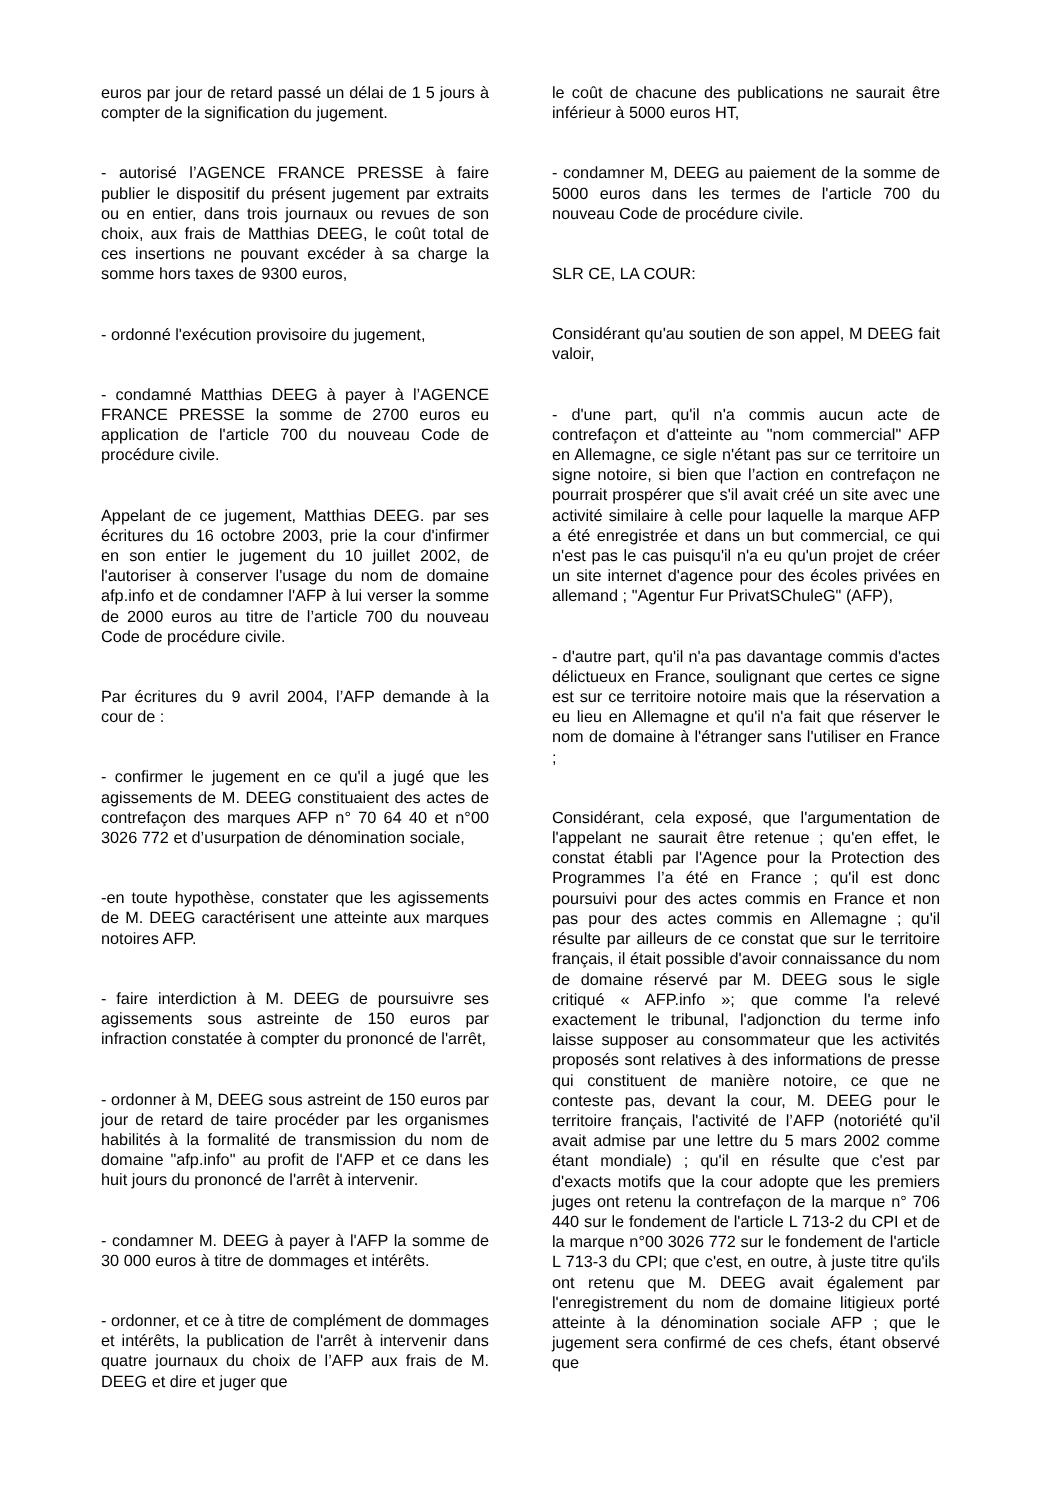euros par jour de retard passé un délai de 1 5 jours à compter de la signification du jugement.
- autorisé l’AGENCE FRANCE PRESSE à faire publier le dispositif du présent jugement par extraits ou en entier, dans trois journaux ou revues de son choix, aux frais de Matthias DEEG, le coût total de ces insertions ne pouvant excéder à sa charge la somme hors taxes de 9300 euros,
- ordonné l'exécution provisoire du jugement,
- condamné Matthias DEEG à payer à l’AGENCE FRANCE PRESSE la somme de 2700 euros eu application de l'article 700 du nouveau Code de procédure civile.
Appelant de ce jugement, Matthias DEEG. par ses écritures du 16 octobre 2003, prie la cour d'infirmer en son entier le jugement du 10 juillet 2002, de l'autoriser à conserver l'usage du nom de domaine afp.info et de condamner l'AFP à lui verser la somme de 2000 euros au titre de l’article 700 du nouveau Code de procédure civile.
Par écritures du 9 avril 2004, l’AFP demande à la cour de :
- confirmer le jugement en ce qu'il a jugé que les agissements de M. DEEG constituaient des actes de contrefaçon des marques AFP n° 70 64 40 et n°00 3026 772 et d’usurpation de dénomination sociale,
-en toute hypothèse, constater que les agissements de M. DEEG caractérisent une atteinte aux marques notoires AFP.
- faire interdiction à M. DEEG de poursuivre ses agissements sous astreinte de 150 euros par infraction constatée à compter du prononcé de l'arrêt,
- ordonner à M, DEEG sous astreint de 150 euros par jour de retard de taire procéder par les organismes habilités à la formalité de transmission du nom de domaine "afp.info" au profit de l'AFP et ce dans les huit jours du prononcé de l'arrêt à intervenir.
- condamner M. DEEG à payer à l'AFP la somme de 30 000 euros à titre de dommages et intérêts.
- ordonner, et ce à titre de complément de dommages et intérêts, la publication de l'arrêt à intervenir dans quatre journaux du choix de l’AFP aux frais de M. DEEG et dire et juger que
le coût de chacune des publications ne saurait être inférieur à 5000 euros HT,
- condamner M, DEEG au paiement de la somme de 5000 euros dans les termes de l'article 700 du nouveau Code de procédure civile.
SLR CE, LA COUR:
Considérant qu'au soutien de son appel, M DEEG fait valoir,
- d'une part, qu'il n'a commis aucun acte de contrefaçon et d'atteinte au "nom commercial" AFP en Allemagne, ce sigle n'étant pas sur ce territoire un signe notoire, si bien que l’action en contrefaçon ne pourrait prospérer que s'il avait créé un site avec une activité similaire à celle pour laquelle la marque AFP a été enregistrée et dans un but commercial, ce qui n'est pas le cas puisqu'il n'a eu qu'un projet de créer un site internet d'agence pour des écoles privées en allemand ; "Agentur Fur PrivatSChuleG" (AFP),
- d'autre part, qu'il n'a pas davantage commis d'actes délictueux en France, soulignant que certes ce signe est sur ce territoire notoire mais que la réservation a eu lieu en Allemagne et qu'il n'a fait que réserver le nom de domaine à l'étranger sans l'utiliser en France ;
Considérant, cela exposé, que l'argumentation de l'appelant ne saurait être retenue ; qu'en effet, le constat établi par l'Agence pour la Protection des Programmes l’a été en France ; qu'il est donc poursuivi pour des actes commis en France et non pas pour des actes commis en Allemagne ; qu'il résulte par ailleurs de ce constat que sur le territoire français, il était possible d'avoir connaissance du nom de domaine réservé par M. DEEG sous le sigle critiqué « AFP.info »; que comme l'a relevé exactement le tribunal, l'adjonction du terme info laisse supposer au consommateur que les activités proposés sont relatives à des informations de presse qui constituent de manière notoire, ce que ne conteste pas, devant la cour, M. DEEG pour le territoire français, l'activité de l’AFP (notoriété qu'il avait admise par une lettre du 5 mars 2002 comme étant mondiale) ; qu'il en résulte que c'est par d'exacts motifs que la cour adopte que les premiers juges ont retenu la contrefaçon de la marque n° 706 440 sur le fondement de l'article L 713-2 du CPI et de la marque n°00 3026 772 sur le fondement de l'article L 713-3 du CPI; que c'est, en outre, à juste titre qu'ils ont retenu que M. DEEG avait également par l'enregistrement du nom de domaine litigieux porté atteinte à la dénomination sociale AFP ; que le jugement sera confirmé de ces chefs, étant observé que